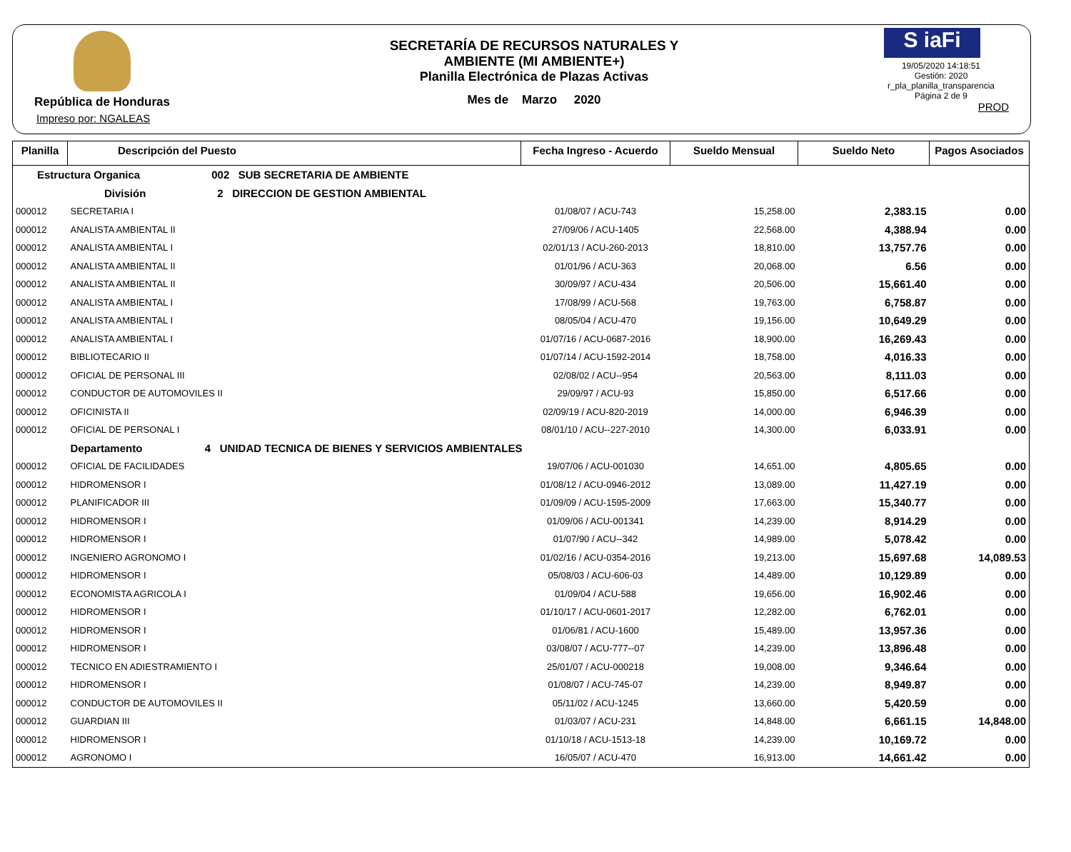República de Honduras
Impreso por: NGALEAS
SECRETARÍA DE RECURSOS NATURALES Y AMBIENTE (MI AMBIENTE+)
Planilla Electrónica de Plazas Activas
Mes de Marzo 2020
S iaFi
19/05/2020 14:18:51
Gestión: 2020
r_pla_planilla_transparencia
Página 2 de 9
PROD
| Planilla | Descripción del Puesto | Fecha Ingreso - Acuerdo | Sueldo Mensual | Sueldo Neto | Pagos Asociados |
| --- | --- | --- | --- | --- | --- |
| Estructura Organica 002 SUB SECRETARIA DE AMBIENTE | | | | | |
| División 2 DIRECCION DE GESTION AMBIENTAL | | | | | |
| 000012 | SECRETARIA I | 01/08/07 / ACU-743 | 15,258.00 | 2,383.15 | 0.00 |
| 000012 | ANALISTA AMBIENTAL II | 27/09/06 / ACU-1405 | 22,568.00 | 4,388.94 | 0.00 |
| 000012 | ANALISTA AMBIENTAL I | 02/01/13 / ACU-260-2013 | 18,810.00 | 13,757.76 | 0.00 |
| 000012 | ANALISTA AMBIENTAL II | 01/01/96 / ACU-363 | 20,068.00 | 6.56 | 0.00 |
| 000012 | ANALISTA AMBIENTAL II | 30/09/97 / ACU-434 | 20,506.00 | 15,661.40 | 0.00 |
| 000012 | ANALISTA AMBIENTAL I | 17/08/99 / ACU-568 | 19,763.00 | 6,758.87 | 0.00 |
| 000012 | ANALISTA AMBIENTAL I | 08/05/04 / ACU-470 | 19,156.00 | 10,649.29 | 0.00 |
| 000012 | ANALISTA AMBIENTAL I | 01/07/16 / ACU-0687-2016 | 18,900.00 | 16,269.43 | 0.00 |
| 000012 | BIBLIOTECARIO II | 01/07/14 / ACU-1592-2014 | 18,758.00 | 4,016.33 | 0.00 |
| 000012 | OFICIAL DE PERSONAL III | 02/08/02 / ACU--954 | 20,563.00 | 8,111.03 | 0.00 |
| 000012 | CONDUCTOR DE AUTOMOVILES II | 29/09/97 / ACU-93 | 15,850.00 | 6,517.66 | 0.00 |
| 000012 | OFICINISTA II | 02/09/19 / ACU-820-2019 | 14,000.00 | 6,946.39 | 0.00 |
| 000012 | OFICIAL DE PERSONAL I | 08/01/10 / ACU--227-2010 | 14,300.00 | 6,033.91 | 0.00 |
| | Departamento 4 UNIDAD TECNICA DE BIENES Y SERVICIOS AMBIENTALES | | | | |
| 000012 | OFICIAL DE FACILIDADES | 19/07/06 / ACU-001030 | 14,651.00 | 4,805.65 | 0.00 |
| 000012 | HIDROMENSOR I | 01/08/12 / ACU-0946-2012 | 13,089.00 | 11,427.19 | 0.00 |
| 000012 | PLANIFICADOR III | 01/09/09 / ACU-1595-2009 | 17,663.00 | 15,340.77 | 0.00 |
| 000012 | HIDROMENSOR I | 01/09/06 / ACU-001341 | 14,239.00 | 8,914.29 | 0.00 |
| 000012 | HIDROMENSOR I | 01/07/90 / ACU--342 | 14,989.00 | 5,078.42 | 0.00 |
| 000012 | INGENIERO AGRONOMO I | 01/02/16 / ACU-0354-2016 | 19,213.00 | 15,697.68 | 14,089.53 |
| 000012 | HIDROMENSOR I | 05/08/03 / ACU-606-03 | 14,489.00 | 10,129.89 | 0.00 |
| 000012 | ECONOMISTA AGRICOLA I | 01/09/04 / ACU-588 | 19,656.00 | 16,902.46 | 0.00 |
| 000012 | HIDROMENSOR I | 01/10/17 / ACU-0601-2017 | 12,282.00 | 6,762.01 | 0.00 |
| 000012 | HIDROMENSOR I | 01/06/81 / ACU-1600 | 15,489.00 | 13,957.36 | 0.00 |
| 000012 | HIDROMENSOR I | 03/08/07 / ACU-777--07 | 14,239.00 | 13,896.48 | 0.00 |
| 000012 | TECNICO EN ADIESTRAMIENTO I | 25/01/07 / ACU-000218 | 19,008.00 | 9,346.64 | 0.00 |
| 000012 | HIDROMENSOR I | 01/08/07 / ACU-745-07 | 14,239.00 | 8,949.87 | 0.00 |
| 000012 | CONDUCTOR DE AUTOMOVILES II | 05/11/02 / ACU-1245 | 13,660.00 | 5,420.59 | 0.00 |
| 000012 | GUARDIAN III | 01/03/07 / ACU-231 | 14,848.00 | 6,661.15 | 14,848.00 |
| 000012 | HIDROMENSOR I | 01/10/18 / ACU-1513-18 | 14,239.00 | 10,169.72 | 0.00 |
| 000012 | AGRONOMO I | 16/05/07 / ACU-470 | 16,913.00 | 14,661.42 | 0.00 |